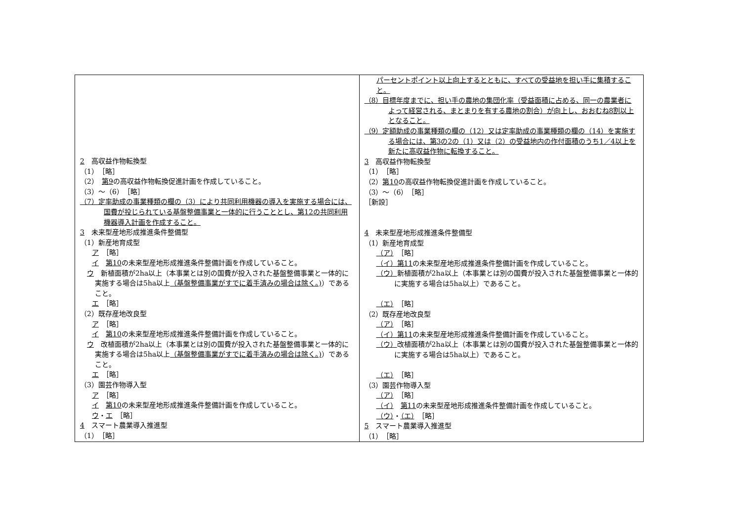| 2 高収益作物転換型 （1） ［略］ （2） 第9 の高収益作物転換促進計画を作成していること。 （3）～（6） ［略］ （7）定率助成の事業種類の欄の（3）により共同利用機器の導入を実施する場合には、国費が投じられている基盤整備事業と一体的に行うこととし、第12の共同利用機器導入計画を作成すること。 3 未来型産地形成推進条件整備型 （1）新産地育成型 ア ［略］ イ 第10 の未来型産地形成推進条件整備計画を作成していること。 ウ 新植面積が2ha以上（本事業とは別の国費が投入された基盤整備事業と一体的に実施する場合は5ha以上 （基盤整備事業がすでに着手済みの場合は除く。) ）であること。 エ ［略］ （2）既存産地改良型 ア ［略］ イ 第10 の未来型産地形成推進条件整備計画を作成していること。 ウ 改植面積が2ha以上（本事業とは別の国費が投入された基盤整備事業と一体的に実施する場合は5ha以上 （基盤整備事業がすでに着手済みの場合は除く。) ）であること。 エ ［略］ （3）園芸作物導入型 ア ［略］ イ 第10 の未来型産地形成推進条件整備計画を作成していること。 ウ ・ エ ［略］ 4 スマート農業導入推進型 （1） ［略］ | パーセントポイント以上向上するとともに、すべての受益地を担い手に集積すること。 （8）目標年度までに、担い手の農地の集団化率（受益面積に占める、同一の農業者によって経営される、まとまりを有する農地の割合）が向上し、おおむね8割以上となること。 （9）定額助成の事業種類の欄の（12）又は定率助成の事業種類の欄の（14）を実施する場合には、第3の2の（1）又は（2）の受益地内の作付面積のうち1／4以上を新たに高収益作物に転換すること。 3 高収益作物転換型 （1） ［略］ （2） 第10 の高収益作物転換促進計画を作成していること。 （3）～（6） ［略］ ［新設］ 4 未来型産地形成推進条件整備型 （1）新産地育成型 （ア） ［略］ （イ）第11 の未来型産地形成推進条件整備計画を作成していること。 （ウ） 新植面積が2ha以上（本事業とは別の国費が投入された基盤整備事業と一体的に実施する場合は5ha以上）であること。 （エ） ［略］ （2）既存産地改良型 （ア） ［略］ （イ）第11 の未来型産地形成推進条件整備計画を作成していること。 （ウ） 改植面積が2ha以上（本事業とは別の国費が投入された基盤整備事業と一体的に実施する場合は5ha以上）であること。 （エ） ［略］ （3）園芸作物導入型 （ア） ［略］ （イ） 第11 の未来型産地形成推進条件整備計画を作成していること。 （ウ） ・ （エ） ［略］ 5 スマート農業導入推進型 （1） ［略］ |